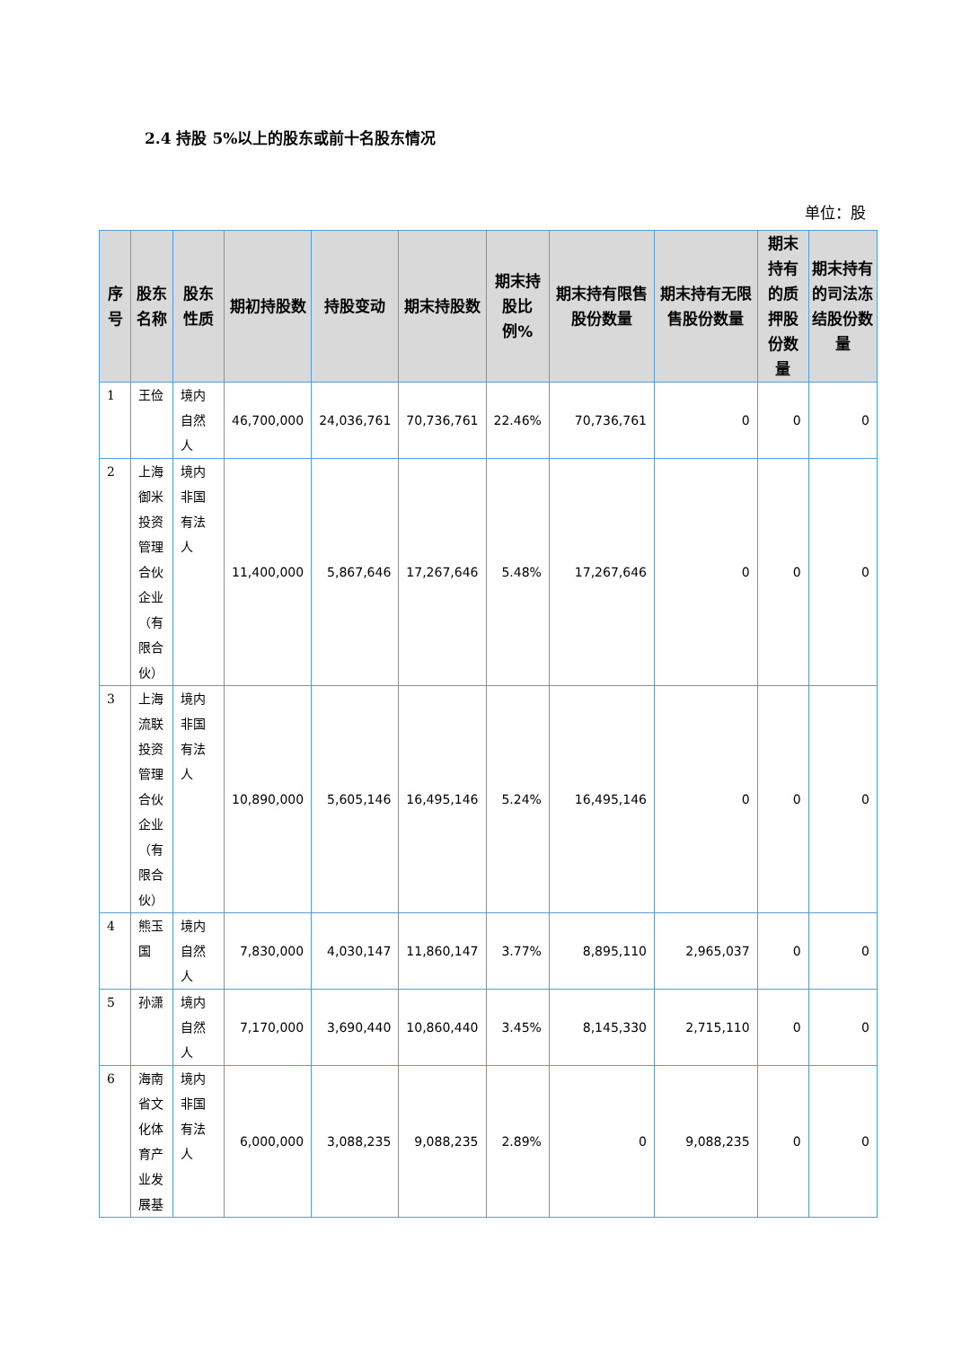2.4 持股 5%以上的股东或前十名股东情况
单位：股
| 序号 | 股东名称 | 股东性质 | 期初持股数 | 持股变动 | 期末持股数 | 期末持股比例% | 期末持有限售股份数量 | 期末持有无限售股份数量 | 期末持有的质押股份数量 | 期末持有的司法冻结股份数量 |
| --- | --- | --- | --- | --- | --- | --- | --- | --- | --- | --- |
| 1 | 王俭 | 境内自然人 | 46,700,000 | 24,036,761 | 70,736,761 | 22.46% | 70,736,761 | 0 | 0 | 0 |
| 2 | 上海御米投资管理合伙企业（有限合伙） | 境内非国有法人 | 11,400,000 | 5,867,646 | 17,267,646 | 5.48% | 17,267,646 | 0 | 0 | 0 |
| 3 | 上海流联投资管理合伙企业（有限合伙） | 境内非国有法人 | 10,890,000 | 5,605,146 | 16,495,146 | 5.24% | 16,495,146 | 0 | 0 | 0 |
| 4 | 熊玉国 | 境内自然人 | 7,830,000 | 4,030,147 | 11,860,147 | 3.77% | 8,895,110 | 2,965,037 | 0 | 0 |
| 5 | 孙潇 | 境内自然人 | 7,170,000 | 3,690,440 | 10,860,440 | 3.45% | 8,145,330 | 2,715,110 | 0 | 0 |
| 6 | 海南省文化体育产业发展基 | 境内非国有法人 | 6,000,000 | 3,088,235 | 9,088,235 | 2.89% | 0 | 9,088,235 | 0 | 0 |